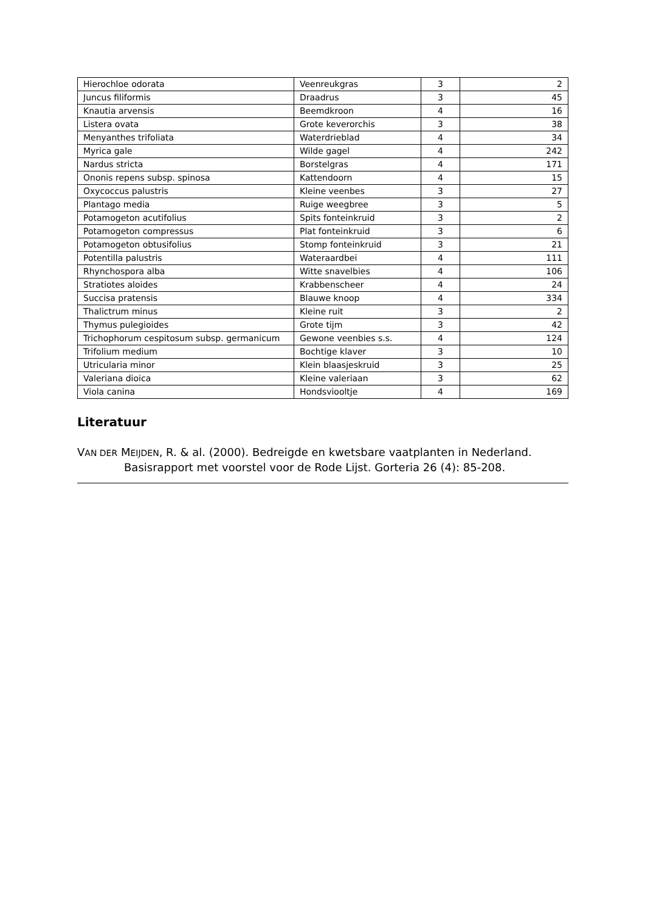| Hierochloe odorata | Veenreukgras | 3 | 2 |
| Juncus filiformis | Draadrus | 3 | 45 |
| Knautia arvensis | Beemdkroon | 4 | 16 |
| Listera ovata | Grote keverorchis | 3 | 38 |
| Menyanthes trifoliata | Waterdrieblad | 4 | 34 |
| Myrica gale | Wilde gagel | 4 | 242 |
| Nardus stricta | Borstelgras | 4 | 171 |
| Ononis repens subsp. spinosa | Kattendoorn | 4 | 15 |
| Oxycoccus palustris | Kleine veenbes | 3 | 27 |
| Plantago media | Ruige weegbree | 3 | 5 |
| Potamogeton acutifolius | Spits fonteinkruid | 3 | 2 |
| Potamogeton compressus | Plat fonteinkruid | 3 | 6 |
| Potamogeton obtusifolius | Stomp fonteinkruid | 3 | 21 |
| Potentilla palustris | Wateraardbei | 4 | 111 |
| Rhynchospora alba | Witte snavelbies | 4 | 106 |
| Stratiotes aloides | Krabbenscheer | 4 | 24 |
| Succisa pratensis | Blauwe knoop | 4 | 334 |
| Thalictrum minus | Kleine ruit | 3 | 2 |
| Thymus pulegioides | Grote tijm | 3 | 42 |
| Trichophorum cespitosum subsp. germanicum | Gewone veenbies s.s. | 4 | 124 |
| Trifolium medium | Bochtige klaver | 3 | 10 |
| Utricularia minor | Klein blaasjeskruid | 3 | 25 |
| Valeriana dioica | Kleine valeriaan | 3 | 62 |
| Viola canina | Hondsviooltje | 4 | 169 |
Literatuur
VAN DER MEIJDEN, R. & al. (2000). Bedreigde en kwetsbare vaatplanten in Nederland. Basisrapport met voorstel voor de Rode Lijst. Gorteria 26 (4): 85-208.